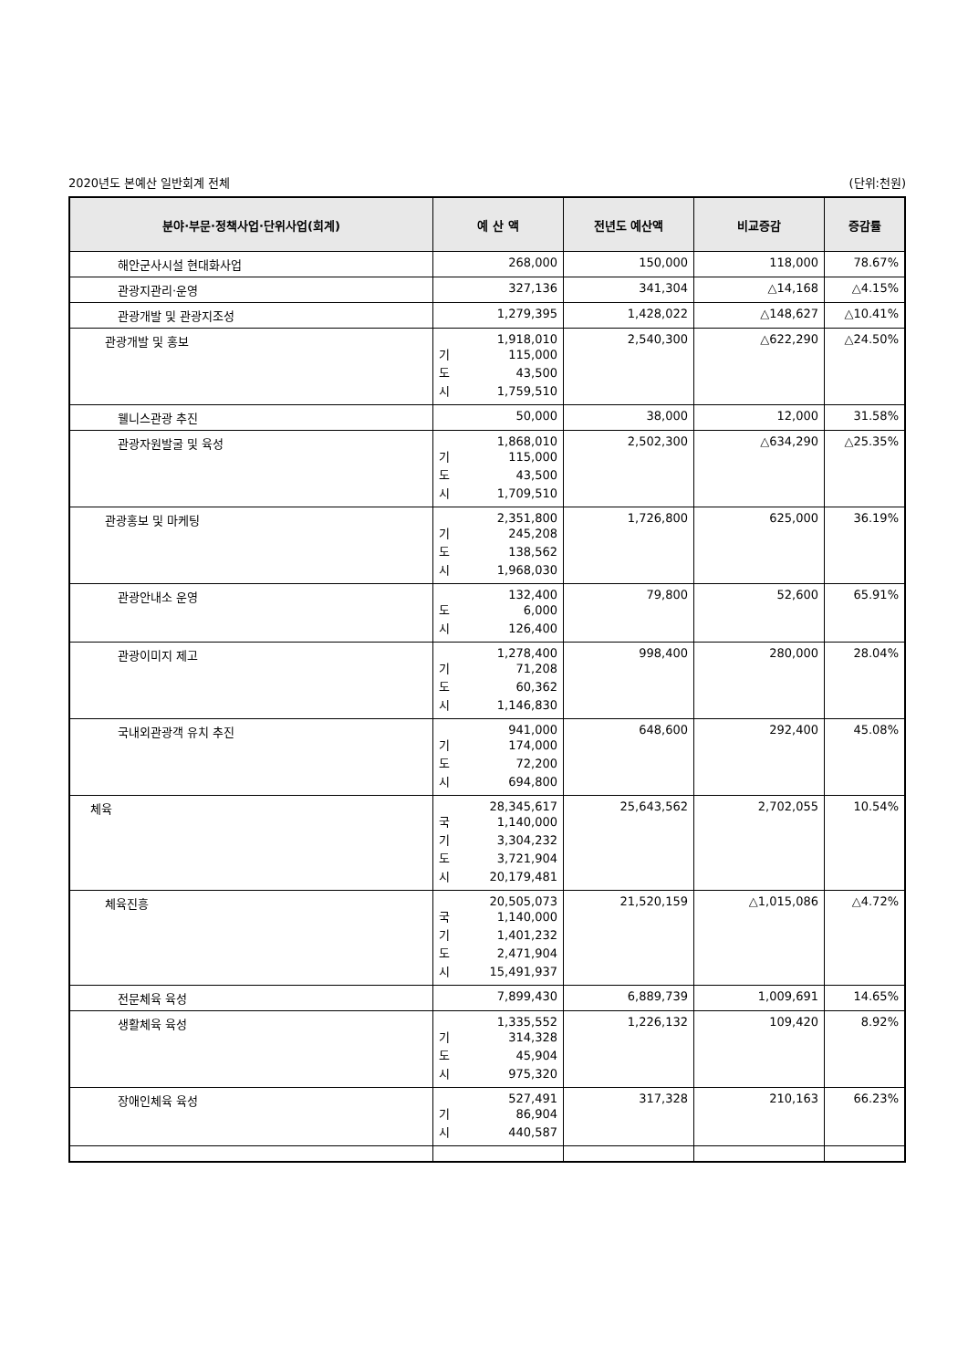2020년도 본예산 일반회계 전체 (단위:천원)
| 분야·부문·정책사업·단위사업(회계) | 예 산 액 | 전년도 예산액 | 비교증감 | 증감률 |
| --- | --- | --- | --- | --- |
| 해안군사시설 현대화사업 | 268,000 | 150,000 | 118,000 | 78.67% |
| 관광지관리·운영 | 327,136 | 341,304 | △14,168 | △4.15% |
| 관광개발 및 관광지조성 | 1,279,395 | 1,428,022 | △148,627 | △10.41% |
| 관광개발 및 홍보 | 1,918,010 기 115,000 도 43,500 시 1,759,510 | 2,540,300 | △622,290 | △24.50% |
| 웰니스관광 추진 | 50,000 | 38,000 | 12,000 | 31.58% |
| 관광자원발굴 및 육성 | 1,868,010 기 115,000 도 43,500 시 1,709,510 | 2,502,300 | △634,290 | △25.35% |
| 관광홍보 및 마케팅 | 2,351,800 기 245,208 도 138,562 시 1,968,030 | 1,726,800 | 625,000 | 36.19% |
| 관광안내소 운영 | 132,400 도 6,000 시 126,400 | 79,800 | 52,600 | 65.91% |
| 관광이미지 제고 | 1,278,400 기 71,208 도 60,362 시 1,146,830 | 998,400 | 280,000 | 28.04% |
| 국내외관광객 유치 추진 | 941,000 기 174,000 도 72,200 시 694,800 | 648,600 | 292,400 | 45.08% |
| 체육 | 28,345,617 국 1,140,000 기 3,304,232 도 3,721,904 시 20,179,481 | 25,643,562 | 2,702,055 | 10.54% |
| 체육진흥 | 20,505,073 국 1,140,000 기 1,401,232 도 2,471,904 시 15,491,937 | 21,520,159 | △1,015,086 | △4.72% |
| 전문체육 육성 | 7,899,430 | 6,889,739 | 1,009,691 | 14.65% |
| 생활체육 육성 | 1,335,552 기 314,328 도 45,904 시 975,320 | 1,226,132 | 109,420 | 8.92% |
| 장애인체육 육성 | 527,491 기 86,904 시 440,587 | 317,328 | 210,163 | 66.23% |